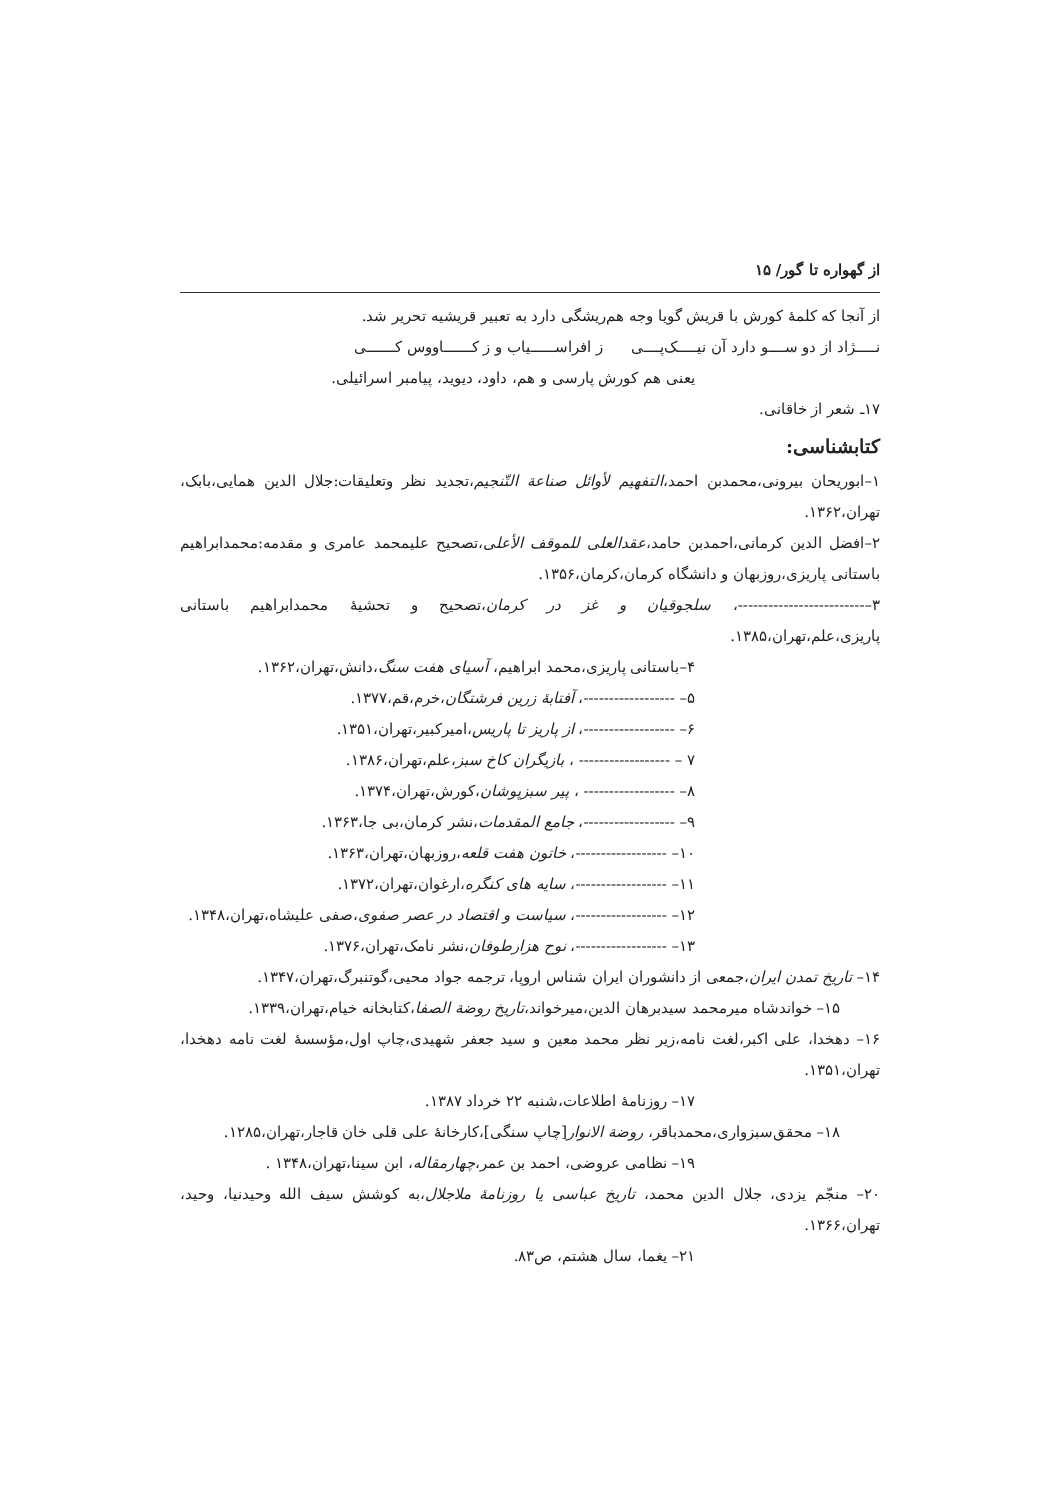از گهواره تا گور/ ۱۵
از آنجا که کلمهٔ کورش با قریش گویا وجه هم‌ریشگی دارد به تعبیر قریشیه تحریر شد.
نـــــژاد از دو ســــو دارد آن نیـــــک‌پــــی ز افراســــــیاب و ز کـــــــاووس کـــــــی
یعنی هم کورش پارسی و هم، داود، دیوید، پیامبر اسرائیلی.
۱۷ـ شعر از خاقانی.
کتابشناسی:
۱–ابوریحان بیرونی،محمدبن احمد،التفهیم لأوائل صناعة التّنجیم،تجدید نظر وتعلیقات:جلال الدین همایی،بابک، تهران،۱۳۶۲.
۲–افضل الدین کرمانی،احمدبن حامد،عقدالعلی للموقف الأعلی،تصحیح علیمحمد عامری و مقدمه:محمدابراهیم باستانی پاریزی،روزبهان و دانشگاه کرمان،کرمان،۱۳۵۶.
۳–-------------------------، سلجوقیان و غز در کرمان،تصحیح و تحشیهٔ محمدابراهیم باستانی پاریزی،علم،تهران،۱۳۸۵.
۴–باستانی پاریزی،محمد ابراهیم، آسیای هفت سنگ،دانش،تهران،۱۳۶۲.
۵– ------------------، آفتابهٔ زرین فرشتگان،خرم،قم،۱۳۷۷.
۶– ------------------، از پاریز تا پاریس،امیرکبیر،تهران،۱۳۵۱.
۷ – ------------------ ، بازیگران کاخ سبز،علم،تهران،۱۳۸۶.
۸– ------------------ ، پیر سبزپوشان،کورش،تهران،۱۳۷۴.
۹– ------------------، جامع المقدمات،نشر کرمان،بی جا،۱۳۶۳.
۱۰– ------------------، خاتون هفت قلعه،روزبهان،تهران،۱۳۶۳.
۱۱– ------------------، سایه های کنگره،ارغوان،تهران،۱۳۷۲.
۱۲– ------------------، سیاست و اقتصاد در عصر صفوی،صفی علیشاه،تهران،۱۳۴۸.
۱۳– ------------------، نوح هزارطوفان،نشر نامک،تهران،۱۳۷۶.
۱۴– تاریخ تمدن ایران،جمعی از دانشوران ایران شناس اروپا، ترجمه جواد محیی،گوتنبرگ،تهران،۱۳۴۷.
۱۵– خواندشاه میرمحمد سیدبرهان الدین،میرخواند،تاریخ روضة الصفا،کتابخانه خیام،تهران،۱۳۳۹.
۱۶– دهخدا، علی اکبر،لغت نامه،زیر نظر محمد معین و سید جعفر شهیدی،چاپ اول،مؤسسهٔ لغت نامه دهخدا، تهران،۱۳۵۱.
۱۷– روزنامهٔ اطلاعات،شنبه ۲۲ خرداد ۱۳۸۷.
۱۸– محقق‌سبزواری،محمدباقر، روضة الانوار[چاپ سنگی]،کارخانهٔ علی قلی خان قاجار،تهران،۱۲۸۵.
۱۹– نظامی عروضی، احمد بن عمر،چهارمقاله، ابن سینا،تهران،۱۳۴۸ .
۲۰– منجّم یزدی، جلال الدین محمد، تاریخ عباسی یا روزنامهٔ ملاجلال،به کوشش سیف الله وحیدنیا، وحید، تهران،۱۳۶۶.
۲۱– یغما، سال هشتم، ص۸۳.